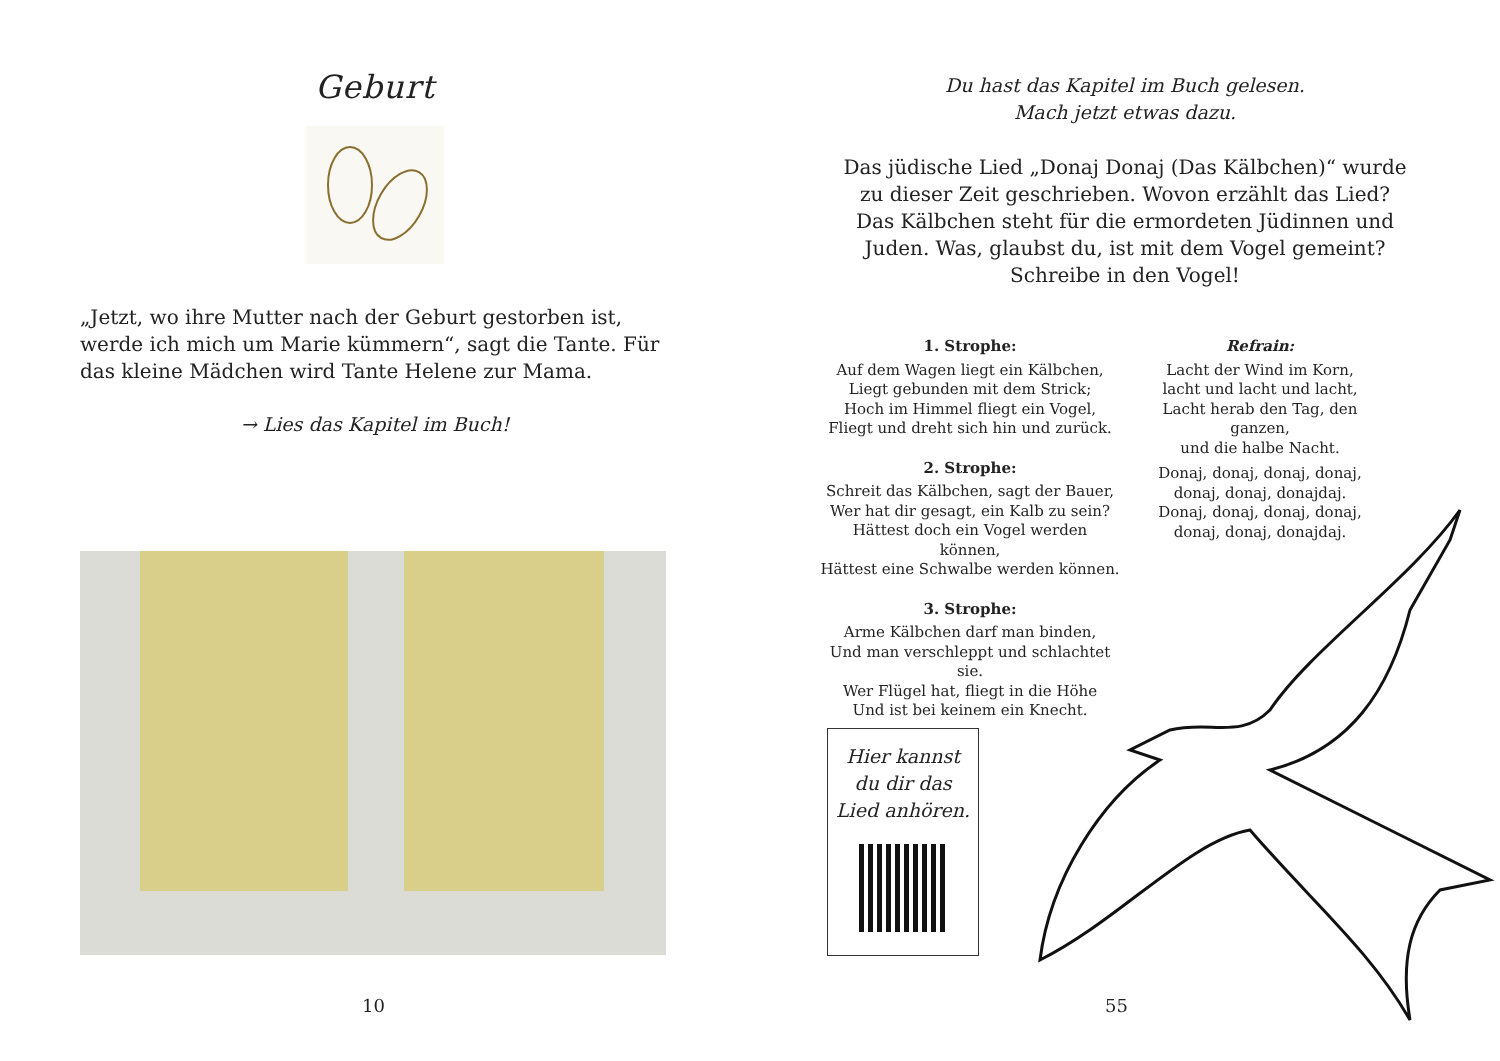Geburt
„Jetzt, wo ihre Mutter nach der Geburt gestorben ist, werde ich mich um Marie kümmern“, sagt die Tante. Für das kleine Mädchen wird Tante Helene zur Mama.
→ Lies das Kapitel im Buch!
10
Du hast das Kapitel im Buch gelesen.
Mach jetzt etwas dazu.
Das jüdische Lied „Donaj Donaj (Das Kälbchen)“ wurde
zu dieser Zeit geschrieben. Wovon erzählt das Lied?
Das Kälbchen steht für die ermordeten Jüdinnen und
Juden. Was, glaubst du, ist mit dem Vogel gemeint?
Schreibe in den Vogel!
1. Strophe:
Auf dem Wagen liegt ein Kälbchen,
Liegt gebunden mit dem Strick;
Hoch im Himmel fliegt ein Vogel,
Fliegt und dreht sich hin und zurück.
2. Strophe:
Schreit das Kälbchen, sagt der Bauer,
Wer hat dir gesagt, ein Kalb zu sein?
Hättest doch ein Vogel werden können,
Hättest eine Schwalbe werden können.
3. Strophe:
Arme Kälbchen darf man binden,
Und man verschleppt und schlachtet sie.
Wer Flügel hat, fliegt in die Höhe
Und ist bei keinem ein Knecht.
Refrain:
Lacht der Wind im Korn,
lacht und lacht und lacht,
Lacht herab den Tag, den ganzen,
und die halbe Nacht.
Donaj, donaj, donaj, donaj,
donaj, donaj, donajdaj.
Donaj, donaj, donaj, donaj,
donaj, donaj, donajdaj.
Hier kannst
du dir das
Lied anhören.
55